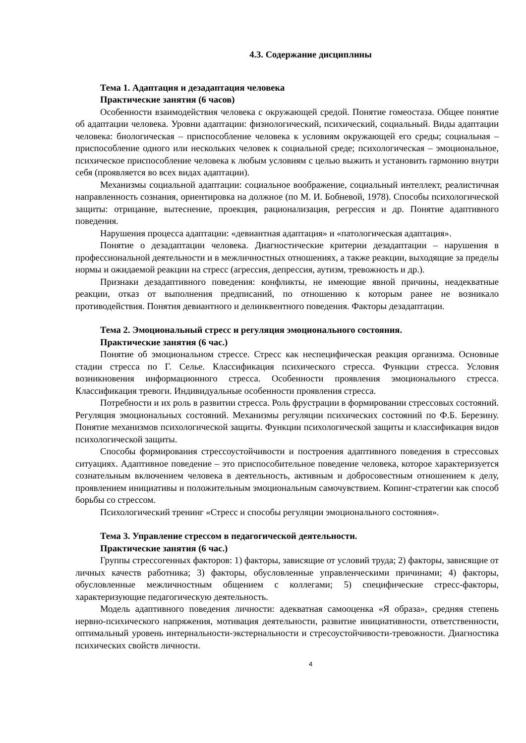4.3. Содержание дисциплины
Тема 1. Адаптация и дезадаптация человека
Практические занятия (6 часов)
Особенности взаимодействия человека с окружающей средой. Понятие гомеостаза. Общее понятие об адаптации человека. Уровни адаптации: физиологический, психический, социальный. Виды адаптации человека: биологическая – приспособление человека к условиям окружающей его среды; социальная – приспособление одного или нескольких человек к социальной среде; психологическая – эмоциональное, психическое приспособление человека к любым условиям с целью выжить и установить гармонию внутри себя (проявляется во всех видах адаптации).
Механизмы социальной адаптации: социальное воображение, социальный интеллект, реалистичная направленность сознания, ориентировка на должное (по М. И. Бобневой, 1978). Способы психологической защиты: отрицание, вытеснение, проекция, рационализация, регрессия и др. Понятие адаптивного поведения.
Нарушения процесса адаптации: «девиантная адаптация» и «патологическая адаптация».
Понятие о дезадаптации человека. Диагностические критерии дезадаптации – нарушения в профессиональной деятельности и в межличностных отношениях, а также реакции, выходящие за пределы нормы и ожидаемой реакции на стресс (агрессия, депрессия, аутизм, тревожность и др.).
Признаки дезадаптивного поведения: конфликты, не имеющие явной причины, неадекватные реакции, отказ от выполнения предписаний, по отношению к которым ранее не возникало противодействия. Понятия девиантного и делинквентного поведения. Факторы дезадаптации.
Тема 2. Эмоциональный стресс и регуляция эмоционального состояния.
Практические занятия (6 час.)
Понятие об эмоциональном стрессе. Стресс как неспецифическая реакция организма. Основные стадии стресса по Г. Селье. Классификация психического стресса. Функции стресса. Условия возникновения информационного стресса. Особенности проявления эмоционального стресса. Классификация тревоги. Индивидуальные особенности проявления стресса.
Потребности и их роль в развитии стресса. Роль фрустрации в формировании стрессовых состояний. Регуляция эмоциональных состояний. Механизмы регуляции психических состояний по Ф.Б. Березину. Понятие механизмов психологической защиты. Функции психологической защиты и классификация видов психологической защиты.
Способы формирования стрессоустойчивости и построения адаптивного поведения в стрессовых ситуациях. Адаптивное поведение – это приспособительное поведение человека, которое характеризуется сознательным включением человека в деятельность, активным и добросовестным отношением к делу, проявлением инициативы и положительным эмоциональным самочувствием. Копинг-стратегии как способ борьбы со стрессом.
Психологический тренинг «Стресс и способы регуляции эмоционального состояния».
Тема 3. Управление стрессом в педагогической деятельности.
Практические занятия (6 час.)
Группы стрессогенных факторов: 1) факторы, зависящие от условий труда; 2) факторы, зависящие от личных качеств работника; 3) факторы, обусловленные управленческими причинами; 4) факторы, обусловленные межличностным общением с коллегами; 5) специфические стресс-факторы, характеризующие педагогическую деятельность.
Модель адаптивного поведения личности: адекватная самооценка «Я образа», средняя степень нервно-психического напряжения, мотивация деятельности, развитие инициативности, ответственности, оптимальный уровень интернальности-экстернальности и стресоустойчивости-тревожности. Диагностика психических свойств личности.
4